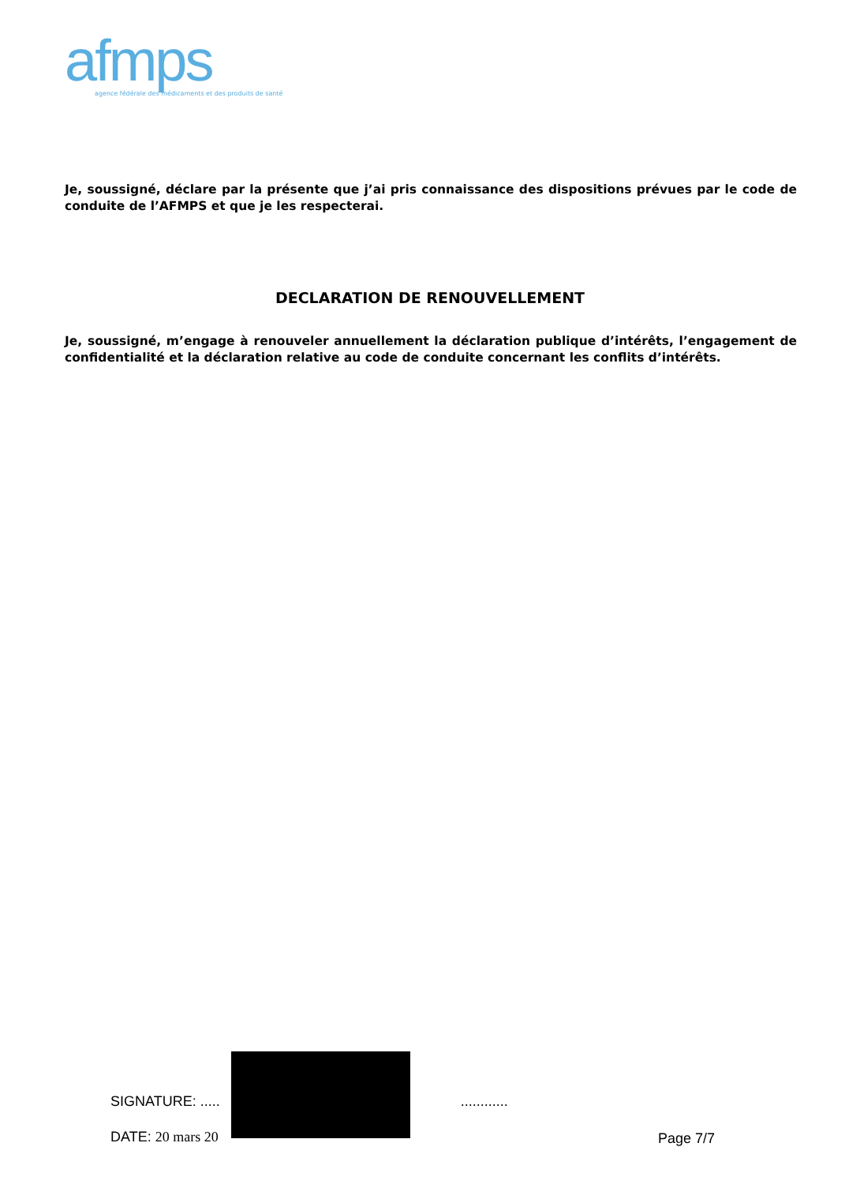afmps
agence fédérale des médicaments et des produits de santé
Je, soussigné, déclare par la présente que j’ai pris connaissance des dispositions prévues par le code de conduite de l’AFMPS et que je les respecterai.
DECLARATION DE RENOUVELLEMENT
Je, soussigné, m’engage à renouveler annuellement la déclaration publique d’intérêts, l’engagement de confidentialité et la déclaration relative au code de conduite concernant les conflits d’intérêts.
SIGNATURE: ..... ............
DATE: 20 mars 20 Page 7/7